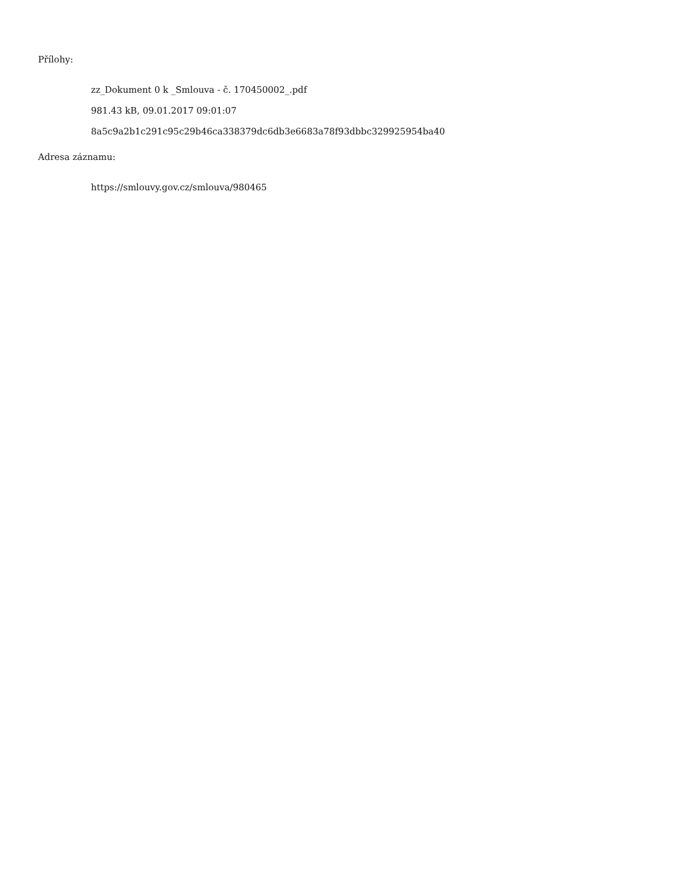Přílohy:
zz_Dokument 0 k _Smlouva - č. 170450002_.pdf
981.43 kB, 09.01.2017 09:01:07
8a5c9a2b1c291c95c29b46ca338379dc6db3e6683a78f93dbbc329925954ba40
Adresa záznamu:
https://smlouvy.gov.cz/smlouva/980465